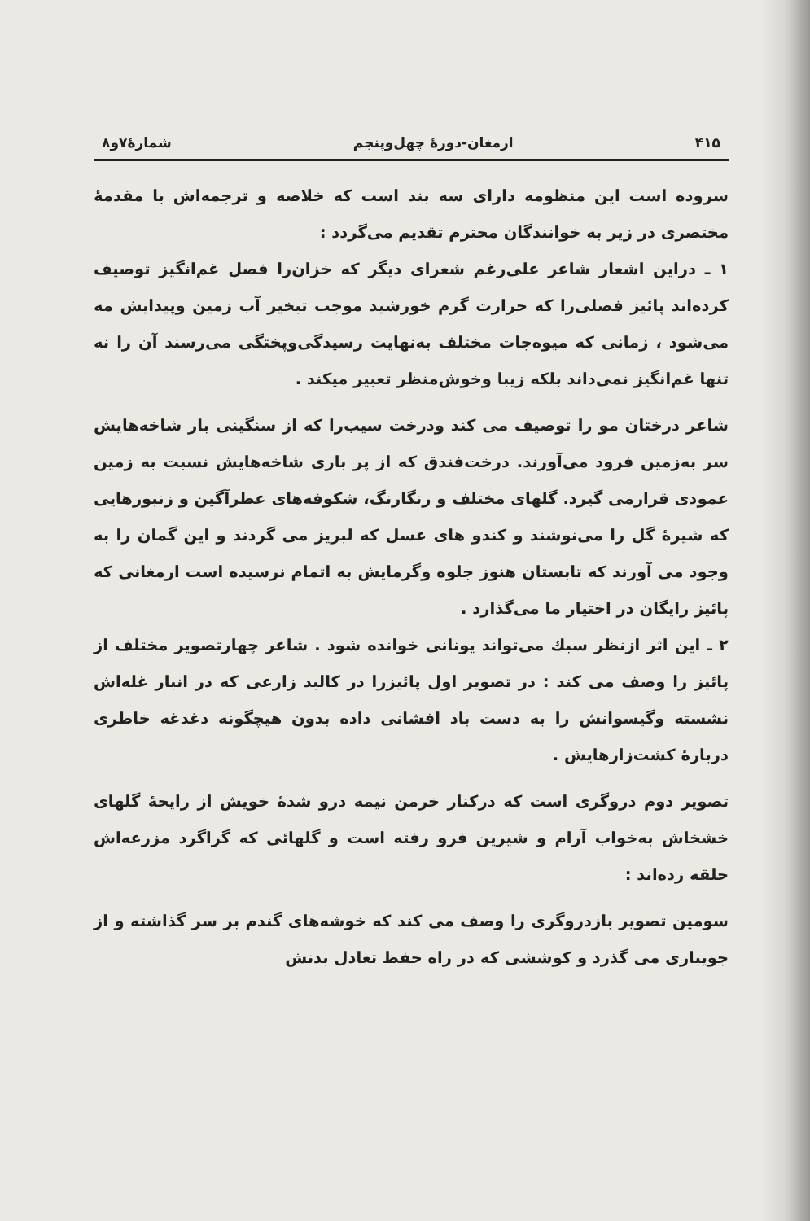۴۱۵ ارمغان-دورهٔ چهل‌وپنجم شمارهٔ۷و۸
سروده است این منظومه دارای سه بند است که خلاصه و ترجمه‌اش با مقدمهٔ مختصری در زیر به خوانندگان محترم تقدیم می‌گردد :
۱ ـ دراین اشعار شاعر علی‌رغم شعرای دیگر که خزان‌را فصل غم‌انگیز توصیف کرده‌اند پائیز فصلی‌را که حرارت گرم خورشید موجب تبخیر آب زمین وپیدایش مه می‌شود ، زمانی که میوه‌جات مختلف به‌نهایت رسیدگی‌وپختگی می‌رسند آن را نه تنها غم‌انگیز نمی‌داند بلکه زیبا وخوش‌منظر تعبیر میکند .
شاعر درختان مو را توصیف می کند ودرخت سیب‌را که از سنگینی بار شاخه‌هایش سر به‌زمین فرود می‌آورند. درخت‌فندق که از پر باری شاخه‌هایش نسبت به زمین عمودی قرارمی گیرد. گلهای مختلف و رنگارنگ، شکوفه‌های عطرآگین و زنبورهایی که شیرهٔ گل را می‌نوشند و کندو های عسل که لبریز می گردند و این گمان را به وجود می آورند که تابستان هنوز جلوه وگرمایش به اتمام نرسیده است ارمغانی که پائیز رایگان در اختیار ما می‌گذارد .
۲ ـ این اثر ازنظر سبك می‌تواند یونانی خوانده شود . شاعر چهارتصویر مختلف از پائیز را وصف می کند : در تصویر اول پائیزرا در کالبد زارعی که در انبار غله‌اش نشسته وگیسوانش را به دست باد افشانی داده بدون هیچگونه دغدغه خاطری دربارهٔ کشت‌زارهایش .
تصویر دوم دروگری است که درکنار خرمن نیمه درو شدهٔ خویش از رایحهٔ گلهای خشخاش به‌خواب آرام و شیرین فرو رفته است و گلهائی که گراگرد مزرعه‌اش حلقه زده‌اند :
سومین تصویر بازدروگری را وصف می کند که خوشه‌های گندم بر سر گذاشته و از جویباری می گذرد و کوششی که در راه حفظ تعادل بدنش